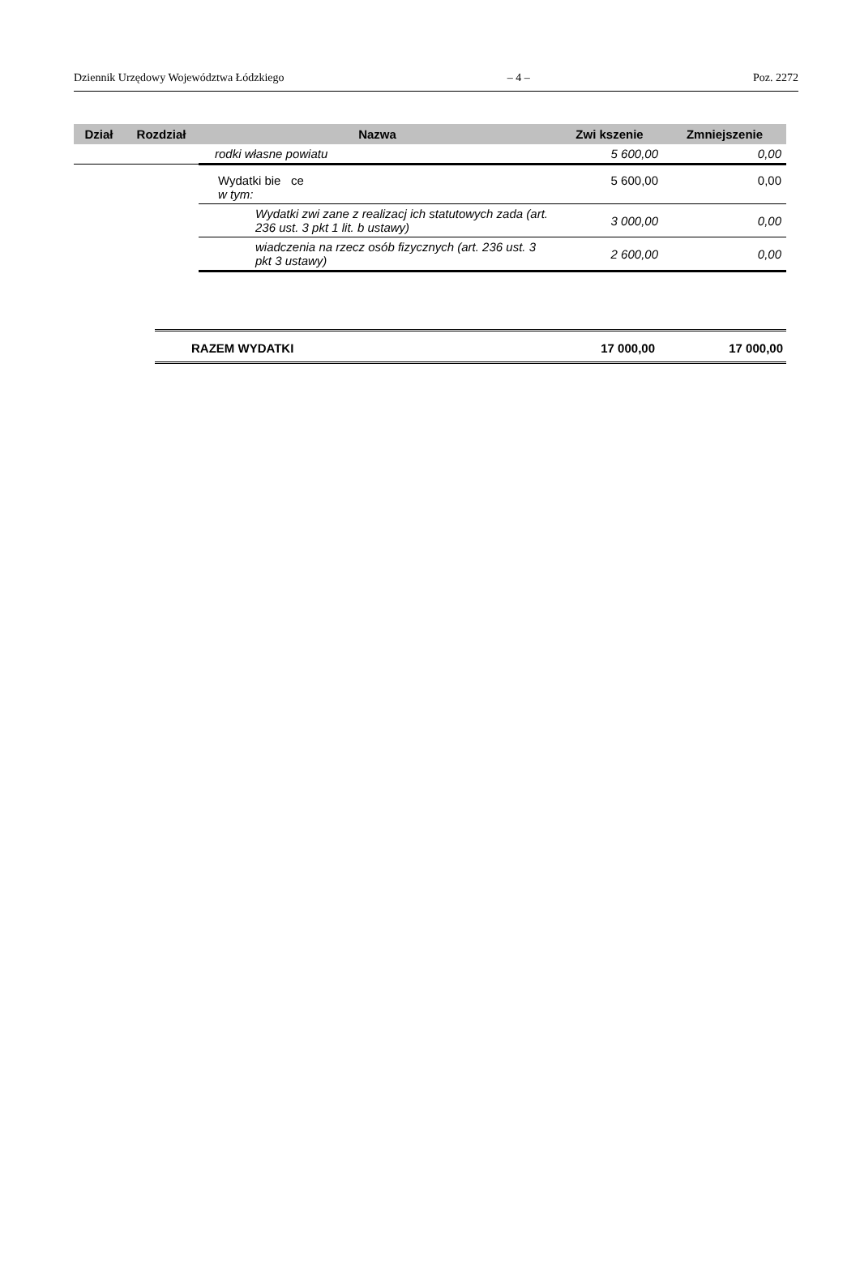Dziennik Urzędowy Województwa Łódzkiego – 4 – Poz. 2272
| Dział | Rozdział | Nazwa | Zwi kszenie | Zmniejszenie |
| --- | --- | --- | --- | --- |
| | | rodki własne powiatu | 5 600,00 | 0,00 |
| | | Wydatki bie ce w tym: | 5 600,00 | 0,00 |
| | | Wydatki zwi zane z realizacj ich statutowych zada (art. 236 ust. 3 pkt 1 lit. b ustawy) | 3 000,00 | 0,00 |
| | | wiadczenia na rzecz osób fizycznych (art. 236 ust. 3 pkt 3 ustawy) | 2 600,00 | 0,00 |
| RAZEM WYDATKI | 17 000,00 | 17 000,00 |